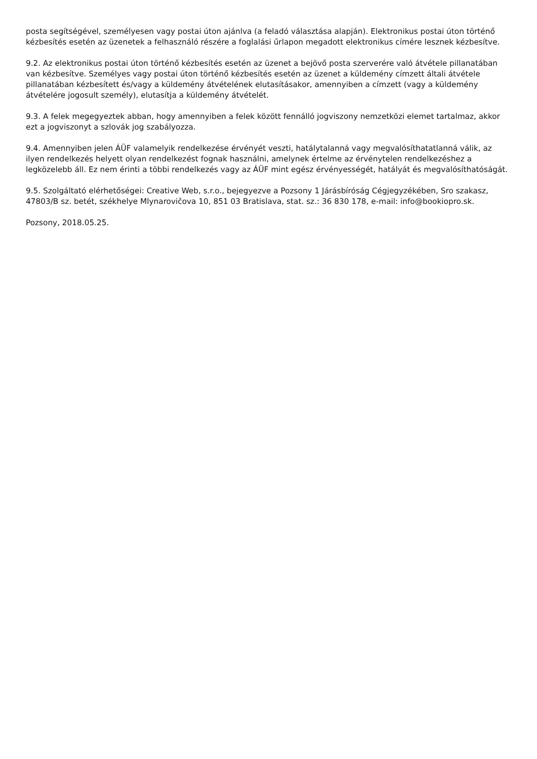posta segítségével, személyesen vagy postai úton ajánlva (a feladó választása alapján). Elektronikus postai úton történő kézbesítés esetén az üzenetek a felhasználó részére a foglalási űrlapon megadott elektronikus címére lesznek kézbesítve.
9.2. Az elektronikus postai úton történő kézbesítés esetén az üzenet a bejövő posta szerverére való átvétele pillanatában van kézbesítve. Személyes vagy postai úton történő kézbesítés esetén az üzenet a küldemény címzett általi átvétele pillanatában kézbesített és/vagy a küldemény átvételének elutasításakor, amennyiben a címzett (vagy a küldemény átvételére jogosult személy), elutasítja a küldemény átvételét.
9.3. A felek megegyeztek abban, hogy amennyiben a felek között fennálló jogviszony nemzetközi elemet tartalmaz, akkor ezt a jogviszonyt a szlovák jog szabályozza.
9.4. Amennyiben jelen ÁÜF valamelyik rendelkezése érvényét veszti, hatálytalanná vagy megvalósíthatatlanná válik, az ilyen rendelkezés helyett olyan rendelkezést fognak használni, amelynek értelme az érvénytelen rendelkezéshez a legközelebb áll. Ez nem érinti a többi rendelkezés vagy az ÁÜF mint egész érvényességét, hatályát és megvalósíthatóságát.
9.5. Szolgáltató elérhetőségei: Creative Web, s.r.o., bejegyezve a Pozsony 1 Járásbíróság Cégjegyzékében, Sro szakasz, 47803/B sz. betét, székhelye Mlynarovičova 10, 851 03 Bratislava, stat. sz.: 36 830 178, e-mail: info@bookiopro.sk.
Pozsony, 2018.05.25.